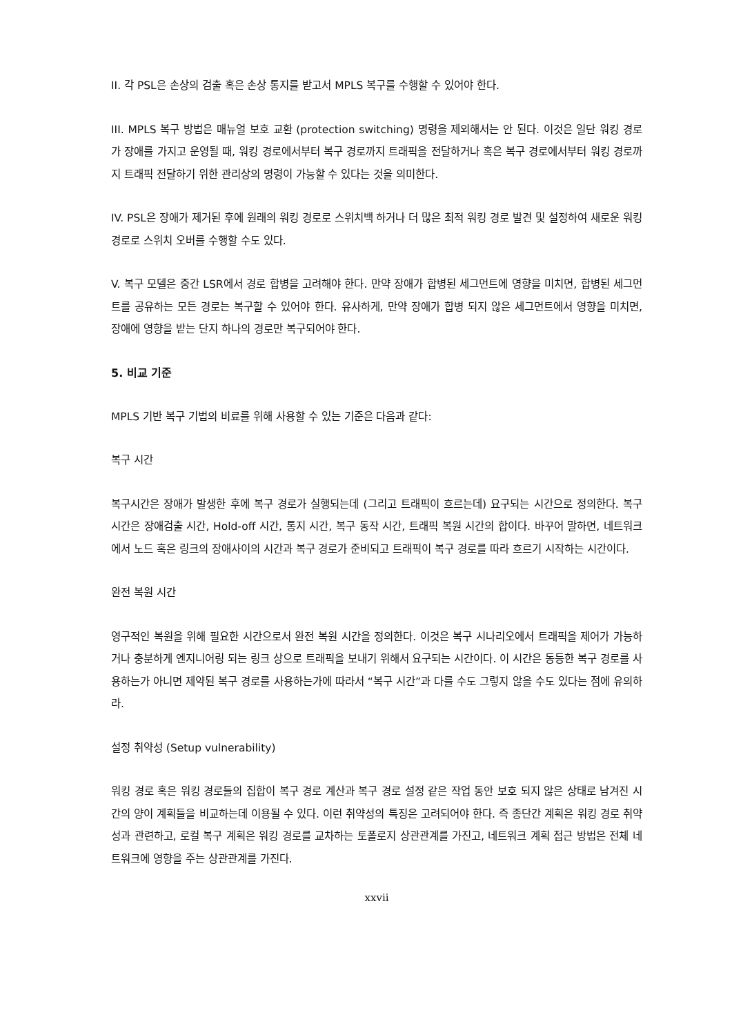II. 각 PSL은 손상의 검출 혹은 손상 통지를 받고서 MPLS 복구를 수행할 수 있어야 한다.
III. MPLS 복구 방법은 매뉴얼 보호 교환 (protection switching) 명령을 제외해서는 안 된다. 이것은 일단 워킹 경로가 장애를 가지고 운영될 때, 워킹 경로에서부터 복구 경로까지 트래픽을 전달하거나 혹은 복구 경로에서부터 워킹 경로까지 트래픽 전달하기 위한 관리상의 명령이 가능할 수 있다는 것을 의미한다.
IV. PSL은 장애가 제거된 후에 원래의 워킹 경로로 스위치백 하거나 더 많은 최적 워킹 경로 발견 및 설정하여 새로운 워킹 경로로 스위치 오버를 수행할 수도 있다.
V. 복구 모델은 중간 LSR에서 경로 합병을 고려해야 한다. 만약 장애가 합병된 세그먼트에 영향을 미치면, 합병된 세그먼트를 공유하는 모든 경로는 복구할 수 있어야 한다. 유사하게, 만약 장애가 합병 되지 않은 세그먼트에서 영향을 미치면, 장애에 영향을 받는 단지 하나의 경로만 복구되어야 한다.
5. 비교 기준
MPLS 기반 복구 기법의 비료를 위해 사용할 수 있는 기준은 다음과 같다:
복구 시간
복구시간은 장애가 발생한 후에 복구 경로가 실행되는데 (그리고 트래픽이 흐르는데) 요구되는 시간으로 정의한다. 복구 시간은 장애검출 시간, Hold-off 시간, 통지 시간, 복구 동작 시간, 트래픽 복원 시간의 합이다. 바꾸어 말하면, 네트워크에서 노드 혹은 링크의 장애사이의 시간과 복구 경로가 준비되고 트래픽이 복구 경로를 따라 흐르기 시작하는 시간이다.
완전 복원 시간
영구적인 복원을 위해 필요한 시간으로서 완전 복원 시간을 정의한다. 이것은 복구 시나리오에서 트래픽을 제어가 가능하거나 충분하게 엔지니어링 되는 링크 상으로 트래픽을 보내기 위해서 요구되는 시간이다. 이 시간은 동등한 복구 경로를 사용하는가 아니면 제약된 복구 경로를 사용하는가에 따라서 “복구 시간”과 다를 수도 그렇지 않을 수도 있다는 점에 유의하라.
설정 취약성 (Setup vulnerability)
워킹 경로 혹은 워킹 경로들의 집합이 복구 경로 계산과 복구 경로 설정 같은 작업 동안 보호 되지 않은 상태로 남겨진 시간의 양이 계획들을 비교하는데 이용될 수 있다. 이런 취약성의 특징은 고려되어야 한다. 즉 종단간 계획은 워킹 경로 취약성과 관련하고, 로컬 복구 계획은 워킹 경로를 교차하는 토폴로지 상관관계를 가진고, 네트워크 계획 접근 방법은 전체 네트워크에 영향을 주는 상관관계를 가진다.
xxvii